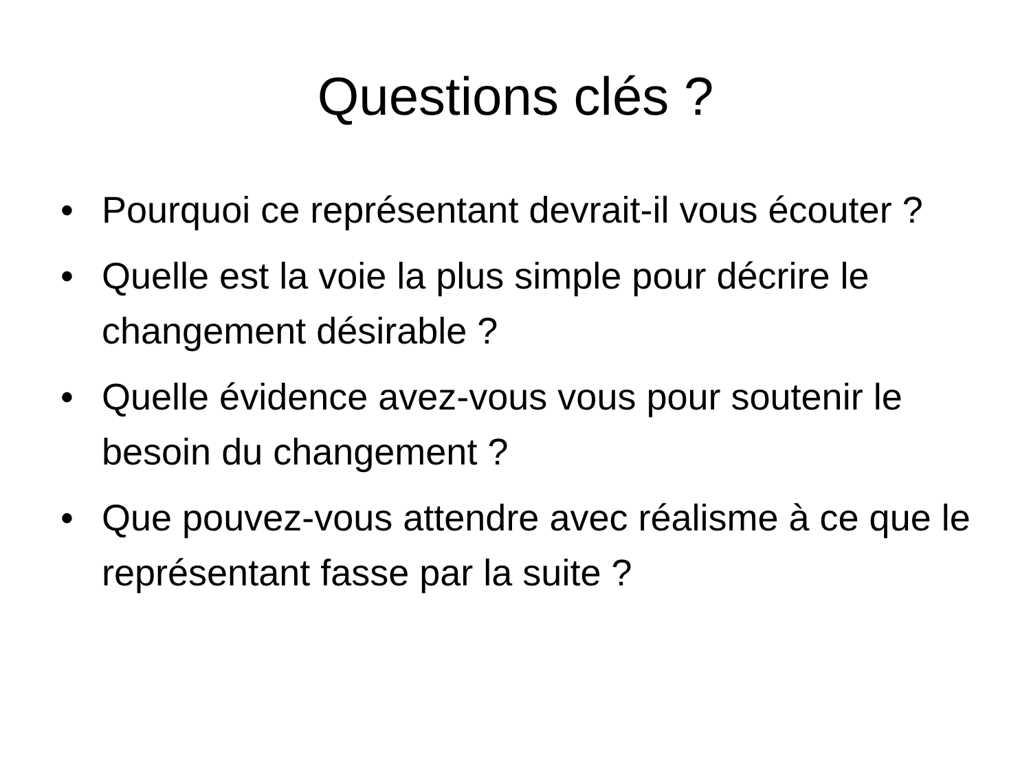Questions clés ?
• Pourquoi ce représentant devrait-il vous écouter ?
• Quelle est la voie la plus simple pour décrire le changement désirable ?
• Quelle évidence avez-vous vous pour soutenir le besoin du changement ?
• Que pouvez-vous attendre avec réalisme à ce que le représentant fasse par la suite ?